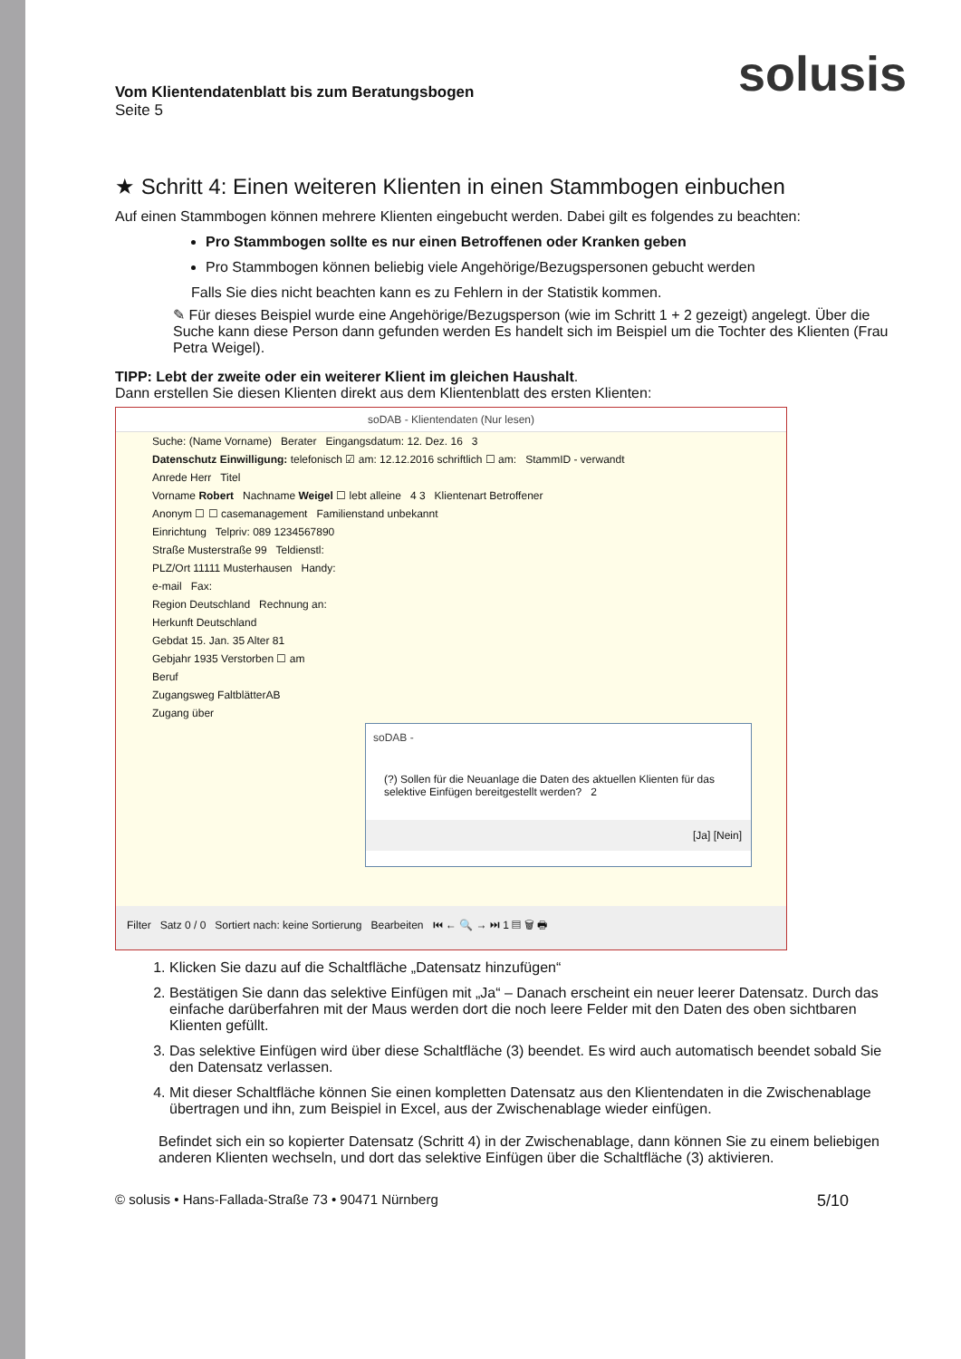solusis
Vom Klientendatenblatt bis zum Beratungsbogen
Seite 5
★ Schritt 4: Einen weiteren Klienten in einen Stammbogen einbuchen
Auf einen Stammbogen können mehrere Klienten eingebucht werden. Dabei gilt es folgendes zu beachten:
Pro Stammbogen sollte es nur einen Betroffenen oder Kranken geben
Pro Stammbogen können beliebig viele Angehörige/Bezugspersonen gebucht werden
Falls Sie dies nicht beachten kann es zu Fehlern in der Statistik kommen.
✎ Für dieses Beispiel wurde eine Angehörige/Bezugsperson (wie im Schritt 1 + 2 gezeigt) angelegt. Über die Suche kann diese Person dann gefunden werden Es handelt sich im Beispiel um die Tochter des Klienten (Frau Petra Weigel).
TIPP: Lebt der zweite oder ein weiterer Klient im gleichen Haushalt.
Dann erstellen Sie diesen Klienten direkt aus dem Klientenblatt des ersten Klienten:
soDAB - Klientendaten (Nur lesen)
Suche: (Name Vorname) Berater Eingangsdatum: 12. Dez. 16 3
Datenschutz Einwilligung: telefonisch ☑ am: 12.12.2016 schriftlich ☐ am: StammID - verwandt
Anrede Herr Titel
Vorname Robert Nachname Weigel ☐ lebt alleine 4 3 Klientenart Betroffener
Anonym ☐ ☐ casemanagement Familienstand unbekannt
Einrichtung Telpriv: 089 1234567890
Straße Musterstraße 99 Teldienstl:
PLZ/Ort 11111 Musterhausen Handy:
e-mail Fax:
Region Deutschland Rechnung an:
Herkunft Deutschland
Gebdat 15. Jan. 35 Alter 81
Gebjahr 1935 Verstorben ☐ am
Beruf
Zugangsweg FaltblätterAB
Zugang über
soDAB -
(?) Sollen für die Neuanlage die Daten des aktuellen Klienten für das selektive Einfügen bereitgestellt werden? 2
[Ja] [Nein]
Filter Satz 0 / 0 Sortiert nach: keine Sortierung Bearbeiten ⏮ ← 🔍 → ⏭ 1 ▤ 🗑 🖶
1. Klicken Sie dazu auf die Schaltfläche „Datensatz hinzufügen“
2. Bestätigen Sie dann das selektive Einfügen mit „Ja“ – Danach erscheint ein neuer leerer Datensatz. Durch das einfache darüberfahren mit der Maus werden dort die noch leere Felder mit den Daten des oben sichtbaren Klienten gefüllt.
3. Das selektive Einfügen wird über diese Schaltfläche (3) beendet. Es wird auch automatisch beendet sobald Sie den Datensatz verlassen.
4. Mit dieser Schaltfläche können Sie einen kompletten Datensatz aus den Klientendaten in die Zwischenablage übertragen und ihn, zum Beispiel in Excel, aus der Zwischenablage wieder einfügen.
Befindet sich ein so kopierter Datensatz (Schritt 4) in der Zwischenablage, dann können Sie zu einem beliebigen anderen Klienten wechseln, und dort das selektive Einfügen über die Schaltfläche (3) aktivieren.
© solusis • Hans-Fallada-Straße 73 • 90471 Nürnberg 5/10